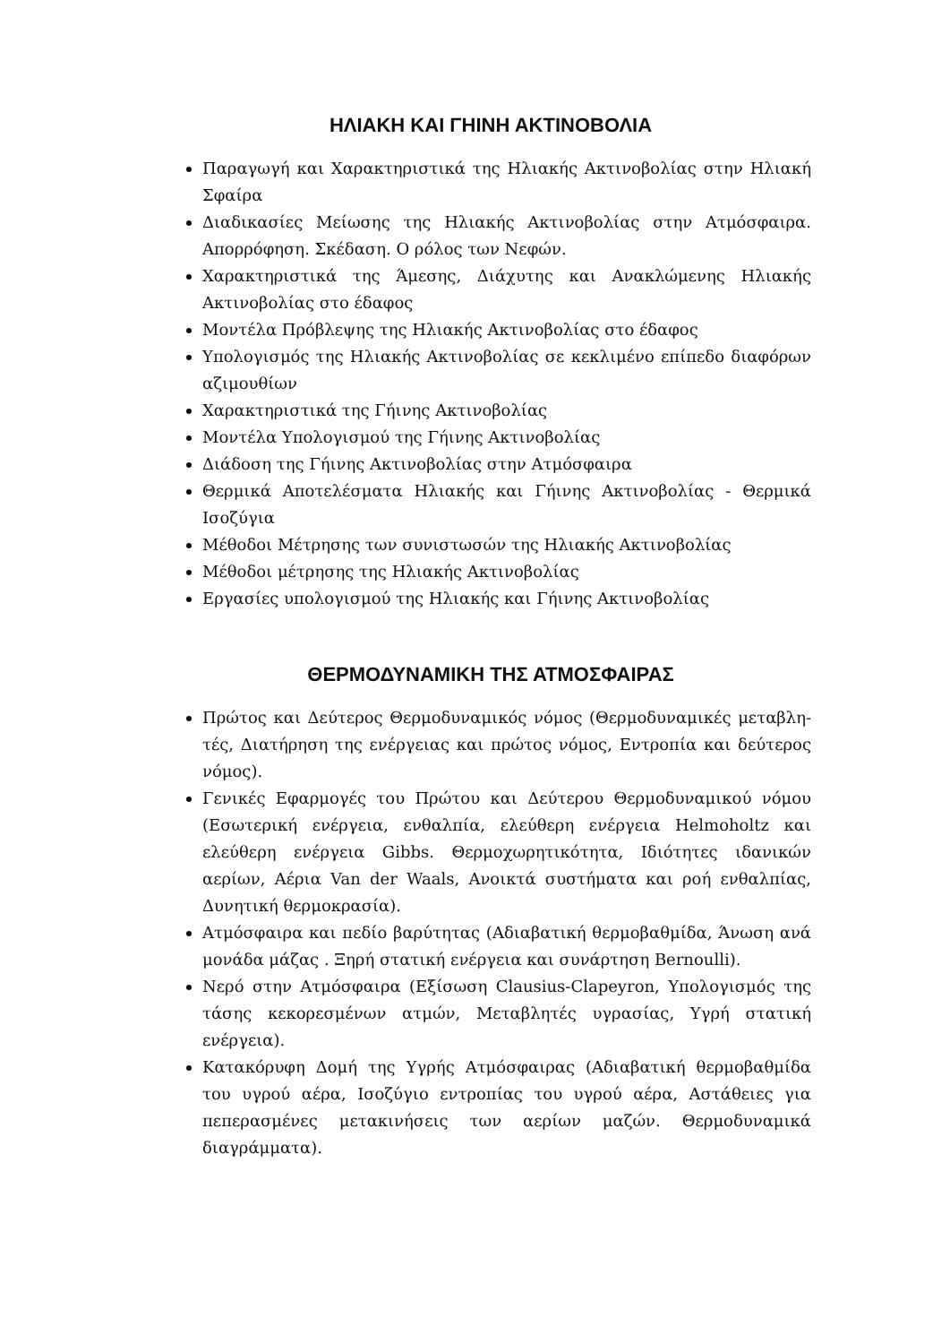ΗΛΙΑΚΗ ΚΑΙ ΓΗΙΝΗ ΑΚΤΙΝΟΒΟΛΙΑ
Παραγωγή και Χαρακτηριστικά της Ηλιακής Ακτινοβολίας στην Ηλιακή Σφαίρα
Διαδικασίες Μείωσης της Ηλιακής Ακτινοβολίας στην Ατμόσφαιρα. Απορρόφηση. Σκέδαση. Ο ρόλος των Νεφών.
Χαρακτηριστικά της Άμεσης, Διάχυτης και Ανακλώμενης Ηλιακής Ακτινοβολίας στο έδαφος
Μοντέλα Πρόβλεψης της Ηλιακής Ακτινοβολίας στο έδαφος
Υπολογισμός της Ηλιακής Ακτινοβολίας σε κεκλιμένο επίπεδο διαφόρων αζιμουθίων
Χαρακτηριστικά της Γήινης Ακτινοβολίας
Μοντέλα Υπολογισμού της Γήινης Ακτινοβολίας
Διάδοση της Γήινης Ακτινοβολίας στην Ατμόσφαιρα
Θερμικά Αποτελέσματα Ηλιακής και Γήινης Ακτινοβολίας - Θερμικά Ισοζύγια
Μέθοδοι Μέτρησης των συνιστωσών της Ηλιακής Ακτινοβολίας
Μέθοδοι μέτρησης της Ηλιακής Ακτινοβολίας
Εργασίες υπολογισμού της Ηλιακής και Γήινης Ακτινοβολίας
ΘΕΡΜΟΔΥΝΑΜΙΚΗ ΤΗΣ ΑΤΜΟΣΦΑΙΡΑΣ
Πρώτος και Δεύτερος Θερμοδυναμικός νόμος (Θερμοδυναμικές μεταβλη-τές, Διατήρηση της ενέργειας και πρώτος νόμος, Εντροπία και δεύτερος νόμος).
Γενικές Εφαρμογές του Πρώτου και Δεύτερου Θερμοδυναμικού νόμου (Εσωτερική ενέργεια, ενθαλπία, ελεύθερη ενέργεια Helmoholtz και ελεύθερη ενέργεια Gibbs. Θερμοχωρητικότητα, Ιδιότητες ιδανικών αερίων, Αέρια Van der Waals, Ανοικτά συστήματα και ροή ενθαλπίας, Δυνητική θερμοκρασία).
Ατμόσφαιρα και πεδίο βαρύτητας (Αδιαβατική θερμοβαθμίδα, Άνωση ανά μονάδα μάζας . Ξηρή στατική ενέργεια και συνάρτηση Bernoulli).
Νερό στην Ατμόσφαιρα (Εξίσωση Clausius-Clapeyron, Υπολογισμός της τάσης κεκορεσμένων ατμών, Μεταβλητές υγρασίας, Υγρή στατική ενέργεια).
Κατακόρυφη Δομή της Υγρής Ατμόσφαιρας (Αδιαβατική θερμοβαθμίδα του υγρού αέρα, Ισοζύγιο εντροπίας του υγρού αέρα, Αστάθειες για πεπερασμένες μετακινήσεις των αερίων μαζών. Θερμοδυναμικά διαγράμματα).